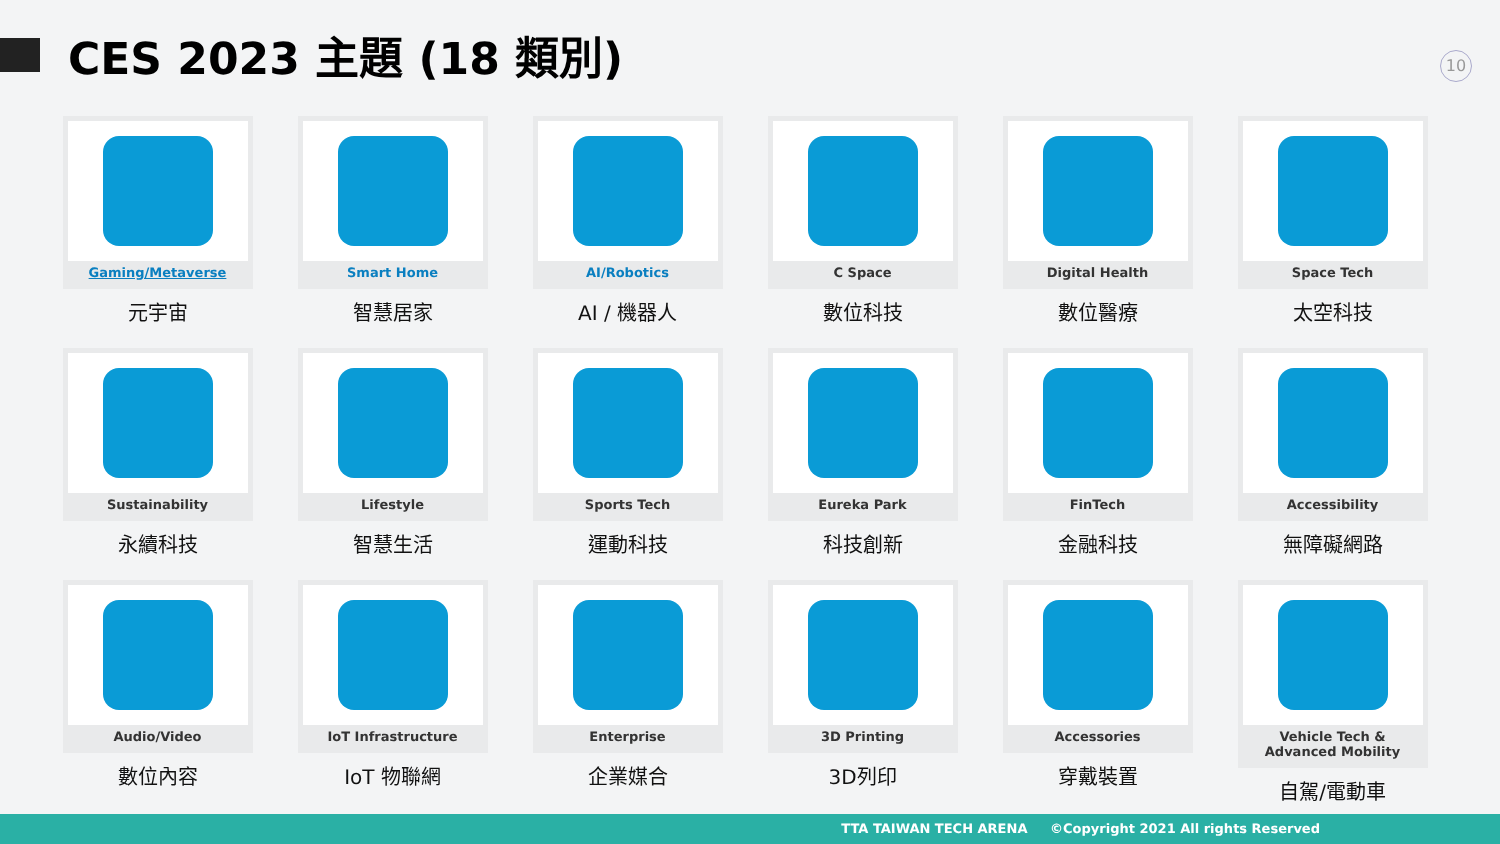CES 2023 主題 (18 類別)
10
Gaming/Metaverse
元宇宙
Smart Home
智慧居家
AI/Robotics
AI / 機器人
C Space
數位科技
Digital Health
數位醫療
Space Tech
太空科技
Sustainability
永續科技
Lifestyle
智慧生活
Sports Tech
運動科技
Eureka Park
科技創新
FinTech
金融科技
Accessibility
無障礙網路
Audio/Video
數位內容
IoT Infrastructure
IoT 物聯網
Enterprise
企業媒合
3D Printing
3D列印
Accessories
穿戴裝置
Vehicle Tech & Advanced Mobility
自駕/電動車
TTA TAIWAN TECH ARENA ©Copyright 2021 All rights Reserved